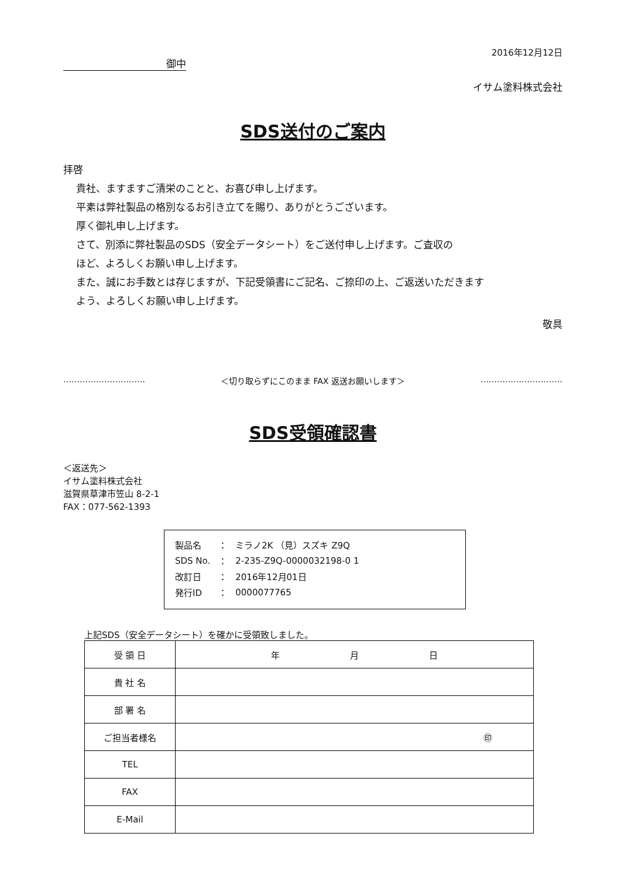2016年12月12日
御中
イサム塗料株式会社
SDS送付のご案内
拝啓
貴社、ますますご清栄のことと、お喜び申し上げます。
平素は弊社製品の格別なるお引き立てを賜り、ありがとうございます。
厚く御礼申し上げます。
さて、別添に弊社製品のSDS（安全データシート）をご送付申し上げます。ご査収の
ほど、よろしくお願い申し上げます。
また、誠にお手数とは存じますが、下記受領書にご記名、ご捺印の上、ご返送いただきます
よう、よろしくお願い申し上げます。
敬具
………………………… ＜切り取らずにこのまま FAX 返送お願いします＞ …………………………
SDS受領確認書
＜返送先＞
イサム塗料株式会社
滋賀県草津市笠山 8-2-1
FAX：077-562-1393
| 製品名 | ： | ミラノ2K （見）スズキ Z9Q |
| SDS No. | ： | 2-235-Z9Q-0000032198-0 1 |
| 改訂日 | ： | 2016年12月01日 |
| 発行ID | ： | 0000077765 |
上記SDS（安全データシート）を確かに受領致しました。
| 受 領 日 | 年 月 日 |
| 貴 社 名 | |
| 部 署 名 | |
| ご担当者様名 | ㊞ |
| TEL | |
| FAX | |
| E-Mail | |